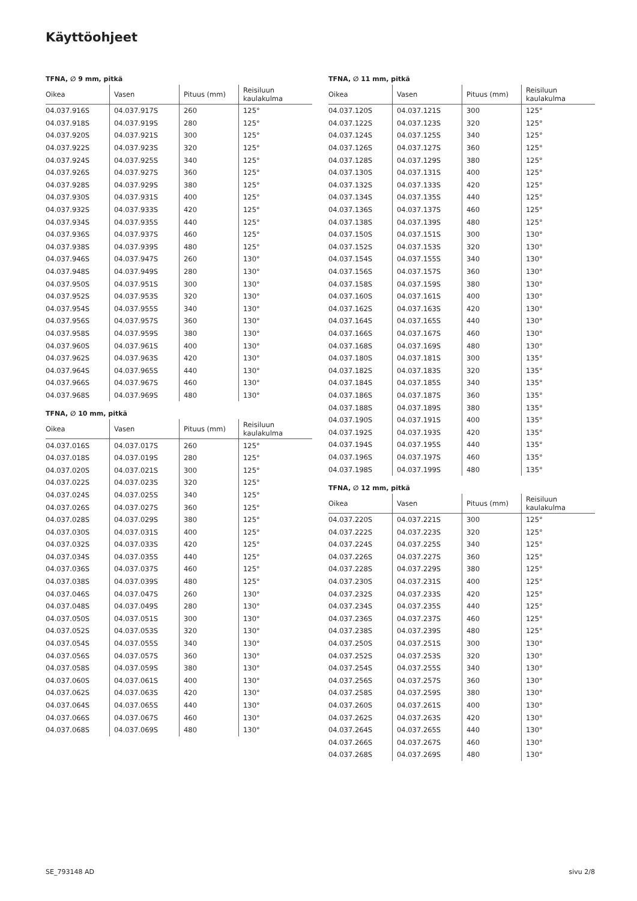Käyttöohjeet
TFNA, ∅ 9 mm, pitkä
| Oikea | Vasen | Pituus (mm) | Reisiluun kaulakulma |
| --- | --- | --- | --- |
| 04.037.916S | 04.037.917S | 260 | 125° |
| 04.037.918S | 04.037.919S | 280 | 125° |
| 04.037.920S | 04.037.921S | 300 | 125° |
| 04.037.922S | 04.037.923S | 320 | 125° |
| 04.037.924S | 04.037.925S | 340 | 125° |
| 04.037.926S | 04.037.927S | 360 | 125° |
| 04.037.928S | 04.037.929S | 380 | 125° |
| 04.037.930S | 04.037.931S | 400 | 125° |
| 04.037.932S | 04.037.933S | 420 | 125° |
| 04.037.934S | 04.037.935S | 440 | 125° |
| 04.037.936S | 04.037.937S | 460 | 125° |
| 04.037.938S | 04.037.939S | 480 | 125° |
| 04.037.946S | 04.037.947S | 260 | 130° |
| 04.037.948S | 04.037.949S | 280 | 130° |
| 04.037.950S | 04.037.951S | 300 | 130° |
| 04.037.952S | 04.037.953S | 320 | 130° |
| 04.037.954S | 04.037.955S | 340 | 130° |
| 04.037.956S | 04.037.957S | 360 | 130° |
| 04.037.958S | 04.037.959S | 380 | 130° |
| 04.037.960S | 04.037.961S | 400 | 130° |
| 04.037.962S | 04.037.963S | 420 | 130° |
| 04.037.964S | 04.037.965S | 440 | 130° |
| 04.037.966S | 04.037.967S | 460 | 130° |
| 04.037.968S | 04.037.969S | 480 | 130° |
TFNA, ∅ 10 mm, pitkä
| Oikea | Vasen | Pituus (mm) | Reisiluun kaulakulma |
| --- | --- | --- | --- |
| 04.037.016S | 04.037.017S | 260 | 125° |
| 04.037.018S | 04.037.019S | 280 | 125° |
| 04.037.020S | 04.037.021S | 300 | 125° |
| 04.037.022S | 04.037.023S | 320 | 125° |
| 04.037.024S | 04.037.025S | 340 | 125° |
| 04.037.026S | 04.037.027S | 360 | 125° |
| 04.037.028S | 04.037.029S | 380 | 125° |
| 04.037.030S | 04.037.031S | 400 | 125° |
| 04.037.032S | 04.037.033S | 420 | 125° |
| 04.037.034S | 04.037.035S | 440 | 125° |
| 04.037.036S | 04.037.037S | 460 | 125° |
| 04.037.038S | 04.037.039S | 480 | 125° |
| 04.037.046S | 04.037.047S | 260 | 130° |
| 04.037.048S | 04.037.049S | 280 | 130° |
| 04.037.050S | 04.037.051S | 300 | 130° |
| 04.037.052S | 04.037.053S | 320 | 130° |
| 04.037.054S | 04.037.055S | 340 | 130° |
| 04.037.056S | 04.037.057S | 360 | 130° |
| 04.037.058S | 04.037.059S | 380 | 130° |
| 04.037.060S | 04.037.061S | 400 | 130° |
| 04.037.062S | 04.037.063S | 420 | 130° |
| 04.037.064S | 04.037.065S | 440 | 130° |
| 04.037.066S | 04.037.067S | 460 | 130° |
| 04.037.068S | 04.037.069S | 480 | 130° |
TFNA, ∅ 11 mm, pitkä
| Oikea | Vasen | Pituus (mm) | Reisiluun kaulakulma |
| --- | --- | --- | --- |
| 04.037.120S | 04.037.121S | 300 | 125° |
| 04.037.122S | 04.037.123S | 320 | 125° |
| 04.037.124S | 04.037.125S | 340 | 125° |
| 04.037.126S | 04.037.127S | 360 | 125° |
| 04.037.128S | 04.037.129S | 380 | 125° |
| 04.037.130S | 04.037.131S | 400 | 125° |
| 04.037.132S | 04.037.133S | 420 | 125° |
| 04.037.134S | 04.037.135S | 440 | 125° |
| 04.037.136S | 04.037.137S | 460 | 125° |
| 04.037.138S | 04.037.139S | 480 | 125° |
| 04.037.150S | 04.037.151S | 300 | 130° |
| 04.037.152S | 04.037.153S | 320 | 130° |
| 04.037.154S | 04.037.155S | 340 | 130° |
| 04.037.156S | 04.037.157S | 360 | 130° |
| 04.037.158S | 04.037.159S | 380 | 130° |
| 04.037.160S | 04.037.161S | 400 | 130° |
| 04.037.162S | 04.037.163S | 420 | 130° |
| 04.037.164S | 04.037.165S | 440 | 130° |
| 04.037.166S | 04.037.167S | 460 | 130° |
| 04.037.168S | 04.037.169S | 480 | 130° |
| 04.037.180S | 04.037.181S | 300 | 135° |
| 04.037.182S | 04.037.183S | 320 | 135° |
| 04.037.184S | 04.037.185S | 340 | 135° |
| 04.037.186S | 04.037.187S | 360 | 135° |
| 04.037.188S | 04.037.189S | 380 | 135° |
| 04.037.190S | 04.037.191S | 400 | 135° |
| 04.037.192S | 04.037.193S | 420 | 135° |
| 04.037.194S | 04.037.195S | 440 | 135° |
| 04.037.196S | 04.037.197S | 460 | 135° |
| 04.037.198S | 04.037.199S | 480 | 135° |
TFNA, ∅ 12 mm, pitkä
| Oikea | Vasen | Pituus (mm) | Reisiluun kaulakulma |
| --- | --- | --- | --- |
| 04.037.220S | 04.037.221S | 300 | 125° |
| 04.037.222S | 04.037.223S | 320 | 125° |
| 04.037.224S | 04.037.225S | 340 | 125° |
| 04.037.226S | 04.037.227S | 360 | 125° |
| 04.037.228S | 04.037.229S | 380 | 125° |
| 04.037.230S | 04.037.231S | 400 | 125° |
| 04.037.232S | 04.037.233S | 420 | 125° |
| 04.037.234S | 04.037.235S | 440 | 125° |
| 04.037.236S | 04.037.237S | 460 | 125° |
| 04.037.238S | 04.037.239S | 480 | 125° |
| 04.037.250S | 04.037.251S | 300 | 130° |
| 04.037.252S | 04.037.253S | 320 | 130° |
| 04.037.254S | 04.037.255S | 340 | 130° |
| 04.037.256S | 04.037.257S | 360 | 130° |
| 04.037.258S | 04.037.259S | 380 | 130° |
| 04.037.260S | 04.037.261S | 400 | 130° |
| 04.037.262S | 04.037.263S | 420 | 130° |
| 04.037.264S | 04.037.265S | 440 | 130° |
| 04.037.266S | 04.037.267S | 460 | 130° |
| 04.037.268S | 04.037.269S | 480 | 130° |
SE_793148 AD sivu 2/8